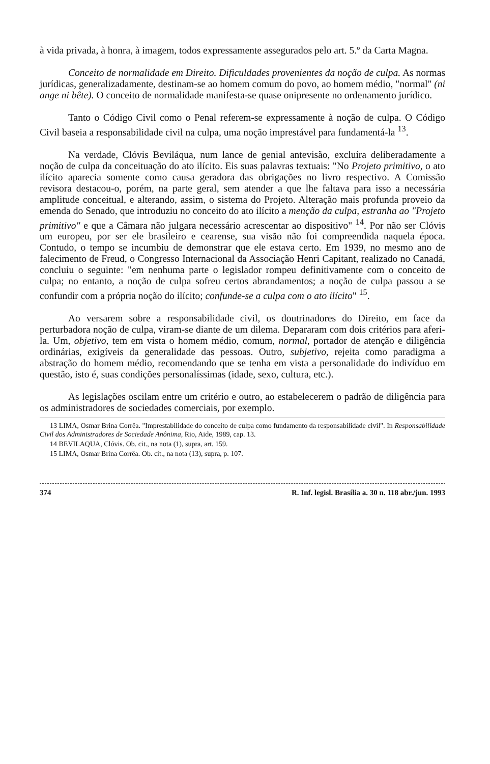à vida privada, à honra, à imagem, todos expressamente assegurados pelo art. 5.º da Carta Magna.
Conceito de normalidade em Direito. Dificuldades provenientes da noção de culpa. As normas jurídicas, generalizadamente, destinam-se ao homem comum do povo, ao homem médio, "normal" (ni ange ni bête). O conceito de normalidade manifesta-se quase onipresente no ordenamento jurídico.
Tanto o Código Civil como o Penal referem-se expressamente à noção de culpa. O Código Civil baseia a responsabilidade civil na culpa, uma noção imprestável para fundamentá-la <sup>13</sup>.
Na verdade, Clóvis Beviláqua, num lance de genial antevisão, excluíra deliberadamente a noção de culpa da conceituação do ato ilícito. Eis suas palavras textuais: "No Projeto primitivo, o ato ilícito aparecia somente como causa geradora das obrigações no livro respectivo. A Comissão revisora destacou-o, porém, na parte geral, sem atender a que lhe faltava para isso a necessária amplitude conceitual, e alterando, assim, o sistema do Projeto. Alteração mais profunda proveio da emenda do Senado, que introduziu no conceito do ato ilícito a menção da culpa, estranha ao "Projeto primitivo" e que a Câmara não julgara necessário acrescentar ao dispositivo" <sup>14</sup>. Por não ser Clóvis um europeu, por ser ele brasileiro e cearense, sua visão não foi compreendida naquela época. Contudo, o tempo se incumbiu de demonstrar que ele estava certo. Em 1939, no mesmo ano de falecimento de Freud, o Congresso Internacional da Associação Henri Capitant, realizado no Canadá, concluiu o seguinte: "em nenhuma parte o legislador rompeu definitivamente com o conceito de culpa; no entanto, a noção de culpa sofreu certos abrandamentos; a noção de culpa passou a se confundir com a própria noção do ilícito; confunde-se a culpa com o ato ilícito" <sup>15</sup>.
Ao versarem sobre a responsabilidade civil, os doutrinadores do Direito, em face da perturbadora noção de culpa, viram-se diante de um dilema. Depararam com dois critérios para aferi-la. Um, objetivo, tem em vista o homem médio, comum, normal, portador de atenção e diligência ordinárias, exigíveis da generalidade das pessoas. Outro, subjetivo, rejeita como paradigma a abstração do homem médio, recomendando que se tenha em vista a personalidade do indivíduo em questão, isto é, suas condições personalíssimas (idade, sexo, cultura, etc.).
As legislações oscilam entre um critério e outro, ao estabelecerem o padrão de diligência para os administradores de sociedades comerciais, por exemplo.
13 LIMA, Osmar Brina Corrêa. "Imprestabilidade do conceito de culpa como fundamento da responsabilidade civil". In Responsabilidade Civil dos Administradores de Sociedade Anônima, Rio, Aide, 1989, cap. 13.
14 BEVILAQUA, Clóvis. Ob. cit., na nota (1), supra, art. 159.
15 LIMA, Osmar Brina Corrêa. Ob. cit., na nota (13), supra, p. 107.
374 R. Inf. legisl. Brasília a. 30 n. 118 abr./jun. 1993